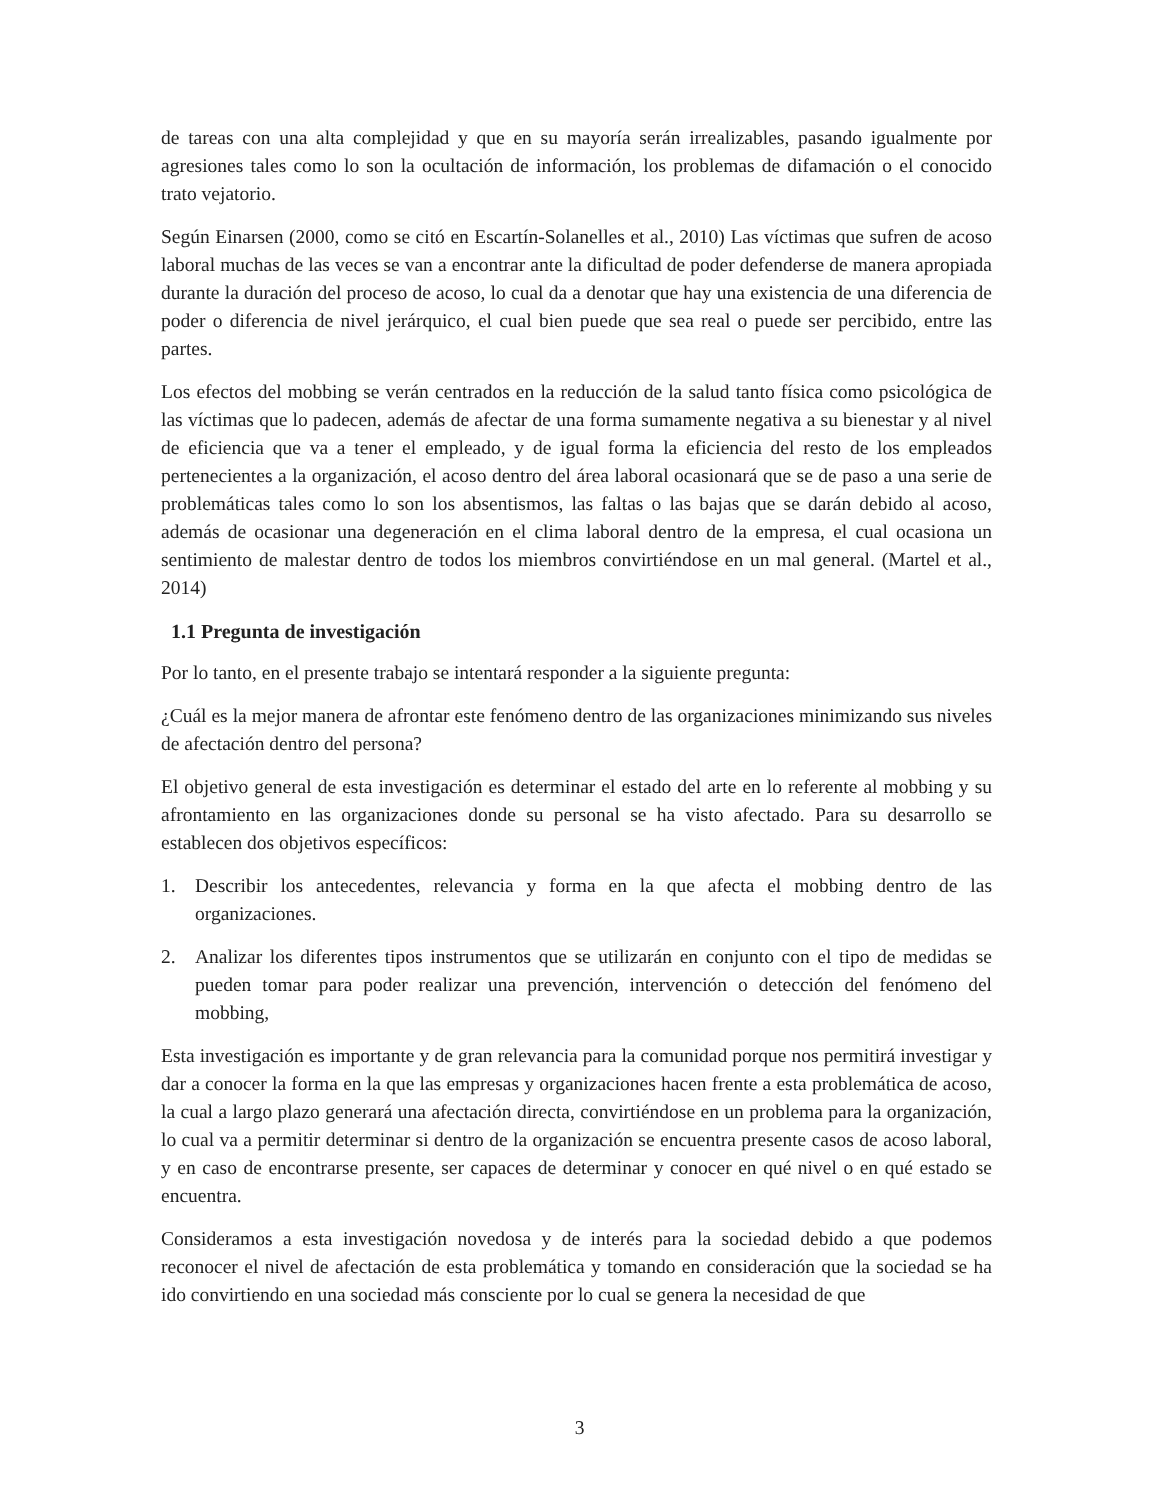de tareas con una alta complejidad y que en su mayoría serán irrealizables, pasando igualmente por agresiones tales como lo son la ocultación de información, los problemas de difamación o el conocido trato vejatorio.
Según Einarsen (2000, como se citó en Escartín-Solanelles et al., 2010) Las víctimas que sufren de acoso laboral muchas de las veces se van a encontrar ante la dificultad de poder defenderse de manera apropiada durante la duración del proceso de acoso, lo cual da a denotar que hay una existencia de una diferencia de poder o diferencia de nivel jerárquico, el cual bien puede que sea real o puede ser percibido, entre las partes.
Los efectos del mobbing se verán centrados en la reducción de la salud tanto física como psicológica de las víctimas que lo padecen, además de afectar de una forma sumamente negativa a su bienestar y al nivel de eficiencia que va a tener el empleado, y de igual forma la eficiencia del resto de los empleados pertenecientes a la organización, el acoso dentro del área laboral ocasionará que se de paso a una serie de problemáticas tales como lo son los absentismos, las faltas o las bajas que se darán debido al acoso, además de ocasionar una degeneración en el clima laboral dentro de la empresa, el cual ocasiona un sentimiento de malestar dentro de todos los miembros convirtiéndose en un mal general. (Martel et al., 2014)
1.1 Pregunta de investigación
Por lo tanto, en el presente trabajo se intentará responder a la siguiente pregunta:
¿Cuál es la mejor manera de afrontar este fenómeno dentro de las organizaciones minimizando sus niveles de afectación dentro del persona?
El objetivo general de esta investigación es determinar el estado del arte en lo referente al mobbing y su afrontamiento en las organizaciones donde su personal se ha visto afectado. Para su desarrollo se establecen dos objetivos específicos:
1. Describir los antecedentes, relevancia y forma en la que afecta el mobbing dentro de las organizaciones.
2. Analizar los diferentes tipos instrumentos que se utilizarán en conjunto con el tipo de medidas se pueden tomar para poder realizar una prevención, intervención o detección del fenómeno del mobbing,
Esta investigación es importante y de gran relevancia para la comunidad porque nos permitirá investigar y dar a conocer la forma en la que las empresas y organizaciones hacen frente a esta problemática de acoso, la cual a largo plazo generará una afectación directa, convirtiéndose en un problema para la organización, lo cual va a permitir determinar si dentro de la organización se encuentra presente casos de acoso laboral, y en caso de encontrarse presente, ser capaces de determinar y conocer en qué nivel o en qué estado se encuentra.
Consideramos a esta investigación novedosa y de interés para la sociedad debido a que podemos reconocer el nivel de afectación de esta problemática y tomando en consideración que la sociedad se ha ido convirtiendo en una sociedad más consciente por lo cual se genera la necesidad de que
3